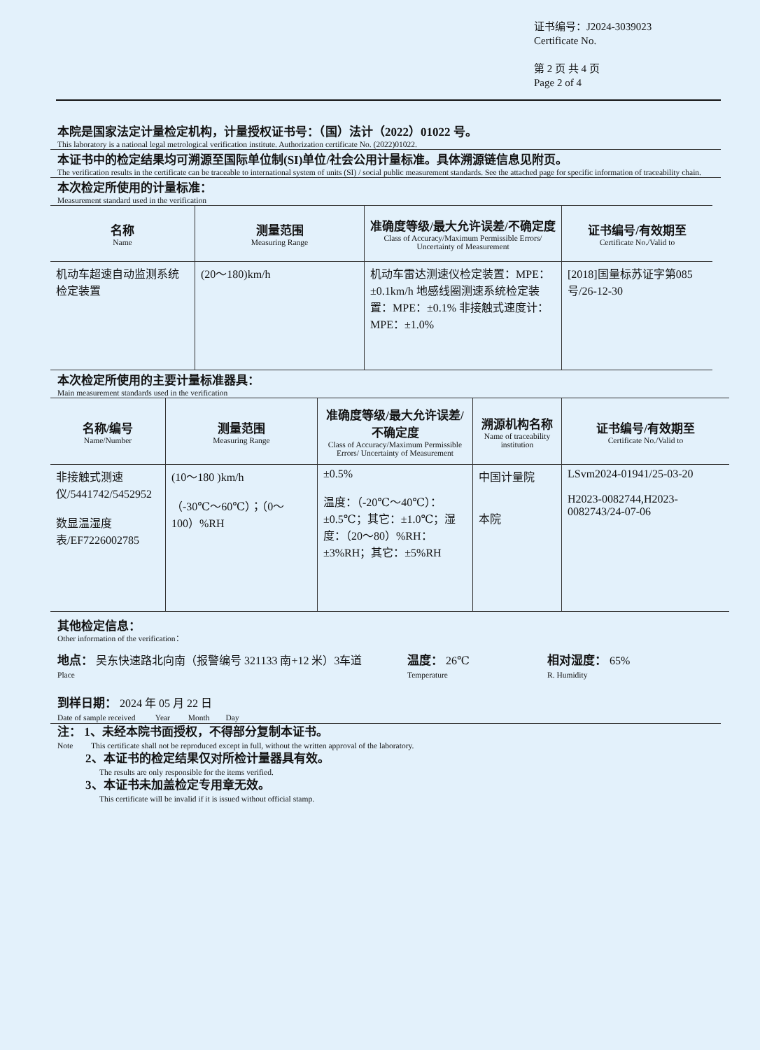证书编号：J2024-3039023
Certificate No.
第 2 页 共 4 页
Page 2 of 4
本院是国家法定计量检定机构，计量授权证书号：（国）法计（2022）01022 号。
This laboratory is a national legal metrological verification institute. Authorization certificate No. (2022)01022.
本证书中的检定结果均可溯源至国际单位制(SI)单位/社会公用计量标准。具体溯源链信息见附页。
The verification results in the certificate can be traceable to international system of units (SI) / social public measurement standards. See the attached page for specific information of traceability chain.
本次检定所使用的计量标准：
Measurement standard used in the verification
| 名称 Name | 测量范围 Measuring Range | 准确度等级/最大允许误差/不确定度 Class of Accuracy/Maximum Permissible Errors/ Uncertainty of Measurement | 证书编号/有效期至 Certificate No./Valid to |
| --- | --- | --- | --- |
| 机动车超速自动监测系统检定装置 | (20～180)km/h | 机动车雷达测速仪检定装置：MPE：±0.1km/h 地感线圈测速系统检定装置：MPE：±0.1% 非接触式速度计：MPE：±1.0% | [2018]国量标苏证字第085 号/26-12-30 |
本次检定所使用的主要计量标准器具：
Main measurement standards used in the verification
| 名称/编号 Name/Number | 测量范围 Measuring Range | 准确度等级/最大允许误差/不确定度 Class of Accuracy/Maximum Permissible Errors/ Uncertainty of Measurement | 溯源机构名称 Name of traceability institution | 证书编号/有效期至 Certificate No./Valid to |
| --- | --- | --- | --- | --- |
| 非接触式测速仪/5441742/5452952 数显温湿度表/EF7226002785 | (10～180 )km/h （-30℃～60℃）；（0～100）%RH | ±0.5% 温度：（-20℃～40℃）：±0.5℃；其它：±1.0℃；湿度：（20～80）%RH：±3%RH；其它：±5%RH | 中国计量院 本院 | LSvm2024-01941/25-03-20 H2023-0082744,H2023-0082743/24-07-06 |
其他检定信息：
Other information of the verification：
地点： 吴东快速路北向南（报警编号 321133 南+12 米）3车道
Place
温度： 26℃
Temperature
相对湿度： 65%
R. Humidity
到样日期： 2024 年 05 月 22 日
Date of sample received Year Month Day
注： 1、未经本院书面授权，不得部分复制本证书。
Note This certificate shall not be reproduced except in full, without the written approval of the laboratory.
2、本证书的检定结果仅对所检计量器具有效。
The results are only responsible for the items verified.
3、本证书未加盖检定专用章无效。
This certificate will be invalid if it is issued without official stamp.